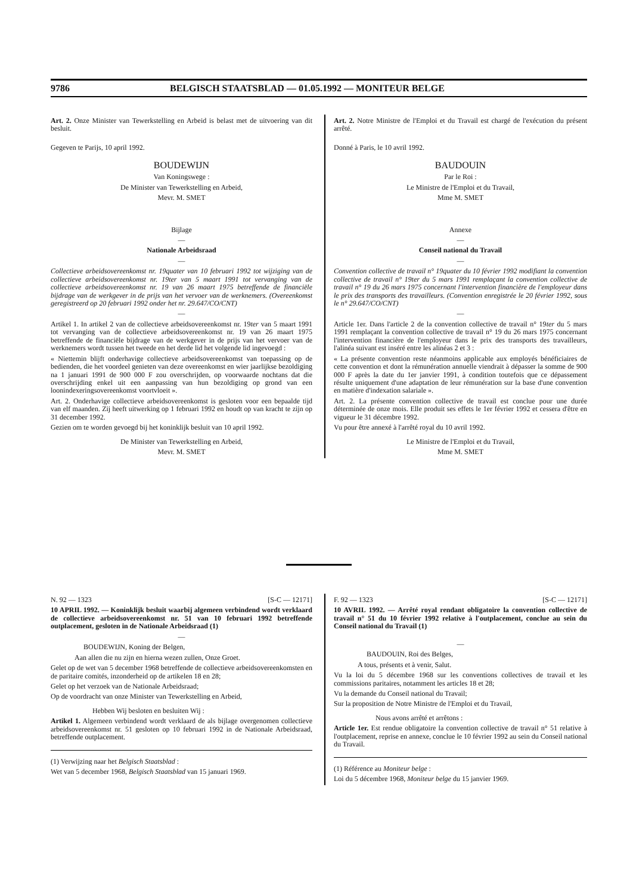9786 BELGISCH STAATSBLAD — 01.05.1992 — MONITEUR BELGE
Art. 2. Onze Minister van Tewerkstelling en Arbeid is belast met de uitvoering van dit besluit.
Gegeven te Parijs, 10 april 1992.
BOUDEWIJN
Van Koningswege :
De Minister van Tewerkstelling en Arbeid,
Mevr. M. SMET
Bijlage
—
Nationale Arbeidsraad
—
Collectieve arbeidsovereenkomst nr. 19quater van 10 februari 1992 tot wijziging van de collectieve arbeidsovereenkomst nr. 19ter van 5 maart 1991 tot vervanging van de collectieve arbeidsovereenkomst nr. 19 van 26 maart 1975 betreffende de financiële bijdrage van de werkgever in de prijs van het vervoer van de werknemers. (Overeenkomst geregistreerd op 20 februari 1992 onder het nr. 29.647/CO/CNT)
—
Artikel 1. In artikel 2 van de collectieve arbeidsovereenkomst nr. 19ter van 5 maart 1991 tot vervanging van de collectieve arbeidsovereenkomst nr. 19 van 26 maart 1975 betreffende de financiële bijdrage van de werkgever in de prijs van het vervoer van de werknemers wordt tussen het tweede en het derde lid het volgende lid ingevoegd :
« Niettemin blijft onderhavige collectieve arbeidsovereenkomst van toepassing op de bedienden, die het voordeel genieten van deze overeenkomst en wier jaarlijkse bezoldiging na 1 januari 1991 de 900 000 F zou overschrijden, op voorwaarde nochtans dat die overschrijding enkel uit een aanpassing van hun bezoldiging op grond van een loonindexeringsovereenkomst voortvloeit ».
Art. 2. Onderhavige collectieve arbeidsovereenkomst is gesloten voor een bepaalde tijd van elf maanden. Zij heeft uitwerking op 1 februari 1992 en houdt op van kracht te zijn op 31 december 1992.
Gezien om te worden gevoegd bij het koninklijk besluit van 10 april 1992.
De Minister van Tewerkstelling en Arbeid,
Mevr. M. SMET
Art. 2. Notre Ministre de l'Emploi et du Travail est chargé de l'exécution du présent arrêté.
Donné à Paris, le 10 avril 1992.
BAUDOUIN
Par le Roi :
Le Ministre de l'Emploi et du Travail,
Mme M. SMET
Annexe
—
Conseil national du Travail
—
Convention collective de travail n° 19quater du 10 février 1992 modifiant la convention collective de travail n° 19ter du 5 mars 1991 remplaçant la convention collective de travail n° 19 du 26 mars 1975 concernant l'intervention financière de l'employeur dans le prix des transports des travailleurs. (Convention enregistrée le 20 février 1992, sous le n° 29.647/CO/CNT)
—
Article 1er. Dans l'article 2 de la convention collective de travail n° 19ter du 5 mars 1991 remplaçant la convention collective de travail n° 19 du 26 mars 1975 concernant l'intervention financière de l'employeur dans le prix des transports des travailleurs, l'alinéa suivant est inséré entre les alinéas 2 et 3 :
« La présente convention reste néanmoins applicable aux employés bénéficiaires de cette convention et dont la rémunération annuelle viendrait à dépasser la somme de 900 000 F après la date du 1er janvier 1991, à condition toutefois que ce dépassement résulte uniquement d'une adaptation de leur rémunération sur la base d'une convention en matière d'indexation salariale ».
Art. 2. La présente convention collective de travail est conclue pour une durée déterminée de onze mois. Elle produit ses effets le 1er février 1992 et cessera d'être en vigueur le 31 décembre 1992.
Vu pour être annexé à l'arrêté royal du 10 avril 1992.
Le Ministre de l'Emploi et du Travail,
Mme M. SMET
N. 92 — 1323 [S-C — 12171]
10 APRIL 1992. — Koninklijk besluit waarbij algemeen verbindend wordt verklaard de collectieve arbeidsovereenkomst nr. 51 van 10 februari 1992 betreffende outplacement, gesloten in de Nationale Arbeidsraad (1)
—
BOUDEWIJN, Koning der Belgen,
Aan allen die nu zijn en hierna wezen zullen, Onze Groet.
Gelet op de wet van 5 december 1968 betreffende de collectieve arbeidsovereenkomsten en de paritaire comités, inzonderheid op de artikelen 18 en 28;
Gelet op het verzoek van de Nationale Arbeidsraad;
Op de voordracht van onze Minister van Tewerkstelling en Arbeid,
Hebben Wij besloten en besluiten Wij :
Artikel 1. Algemeen verbindend wordt verklaard de als bijlage overgenomen collectieve arbeidsovereenkomst nr. 51 gesloten op 10 februari 1992 in de Nationale Arbeidsraad, betreffende outplacement.
(1) Verwijzing naar het Belgisch Staatsblad :
Wet van 5 december 1968, Belgisch Staatsblad van 15 januari 1969.
F. 92 — 1323 [S-C — 12171]
10 AVRIL 1992. — Arrêté royal rendant obligatoire la convention collective de travail n° 51 du 10 février 1992 relative à l'outplacement, conclue au sein du Conseil national du Travail (1)
—
BAUDOUIN, Roi des Belges,
A tous, présents et à venir, Salut.
Vu la loi du 5 décembre 1968 sur les conventions collectives de travail et les commissions paritaires, notamment les articles 18 et 28;
Vu la demande du Conseil national du Travail;
Sur la proposition de Notre Ministre de l'Emploi et du Travail,
Nous avons arrêté et arrêtons :
Article 1er. Est rendue obligatoire la convention collective de travail n° 51 relative à l'outplacement, reprise en annexe, conclue le 10 février 1992 au sein du Conseil national du Travail.
(1) Référence au Moniteur belge :
Loi du 5 décembre 1968, Moniteur belge du 15 janvier 1969.